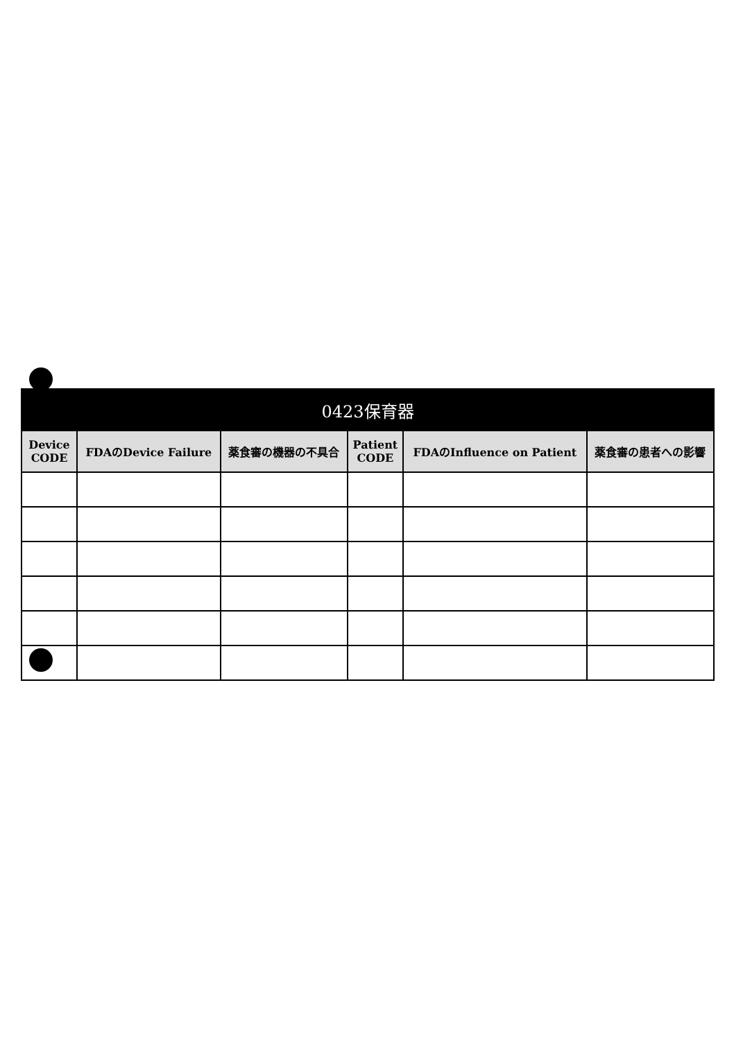| 0423保育器 | | | | | |
| --- | --- | --- | --- | --- | --- |
| Device CODE | FDAのDevice Failure | 薬食審の機器の不具合 | Patient CODE | FDAのInfluence on Patient | 薬食審の患者への影響 |